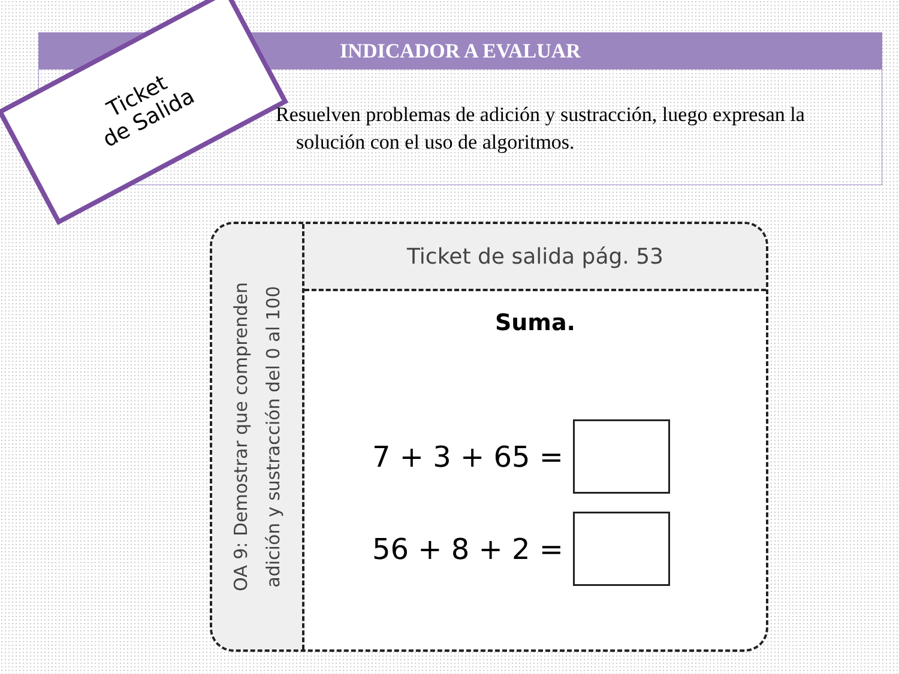INDICADOR A EVALUAR
Ticket
de Salida
Resuelven problemas de adición y sustracción, luego expresan la
solución con el uso de algoritmos.
OA 9: Demostrar que comprenden
adición y sustracción del 0 al 100
Ticket de salida pág. 53
Suma.
7 + 3 + 65 =
56 + 8 + 2 =